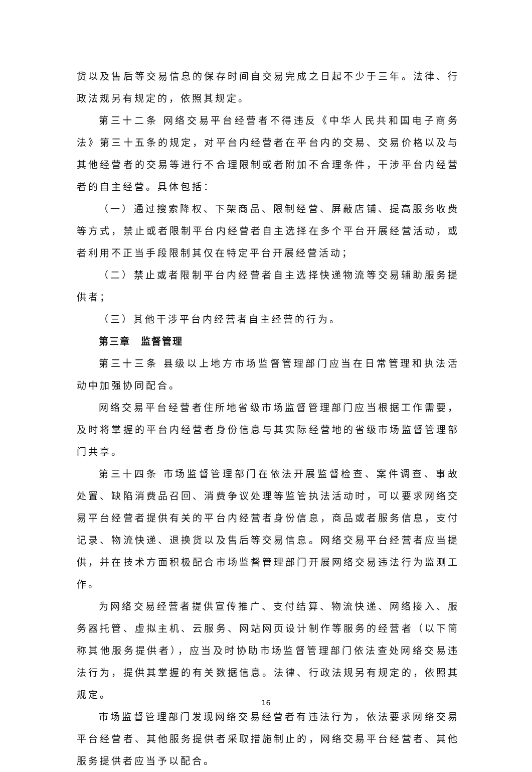货以及售后等交易信息的保存时间自交易完成之日起不少于三年。法律、行政法规另有规定的，依照其规定。
第三十二条 网络交易平台经营者不得违反《中华人民共和国电子商务法》第三十五条的规定，对平台内经营者在平台内的交易、交易价格以及与其他经营者的交易等进行不合理限制或者附加不合理条件，干涉平台内经营者的自主经营。具体包括：
（一）通过搜索降权、下架商品、限制经营、屏蔽店铺、提高服务收费等方式，禁止或者限制平台内经营者自主选择在多个平台开展经营活动，或者利用不正当手段限制其仅在特定平台开展经营活动；
（二）禁止或者限制平台内经营者自主选择快递物流等交易辅助服务提供者；
（三）其他干涉平台内经营者自主经营的行为。
第三章　监督管理
第三十三条 县级以上地方市场监督管理部门应当在日常管理和执法活动中加强协同配合。
网络交易平台经营者住所地省级市场监督管理部门应当根据工作需要，及时将掌握的平台内经营者身份信息与其实际经营地的省级市场监督管理部门共享。
第三十四条 市场监督管理部门在依法开展监督检查、案件调查、事故处置、缺陷消费品召回、消费争议处理等监管执法活动时，可以要求网络交易平台经营者提供有关的平台内经营者身份信息，商品或者服务信息，支付记录、物流快递、退换货以及售后等交易信息。网络交易平台经营者应当提供，并在技术方面积极配合市场监督管理部门开展网络交易违法行为监测工作。
为网络交易经营者提供宣传推广、支付结算、物流快递、网络接入、服务器托管、虚拟主机、云服务、网站网页设计制作等服务的经营者（以下简称其他服务提供者），应当及时协助市场监督管理部门依法查处网络交易违法行为，提供其掌握的有关数据信息。法律、行政法规另有规定的，依照其规定。
市场监督管理部门发现网络交易经营者有违法行为，依法要求网络交易平台经营者、其他服务提供者采取措施制止的，网络交易平台经营者、其他服务提供者应当予以配合。
16